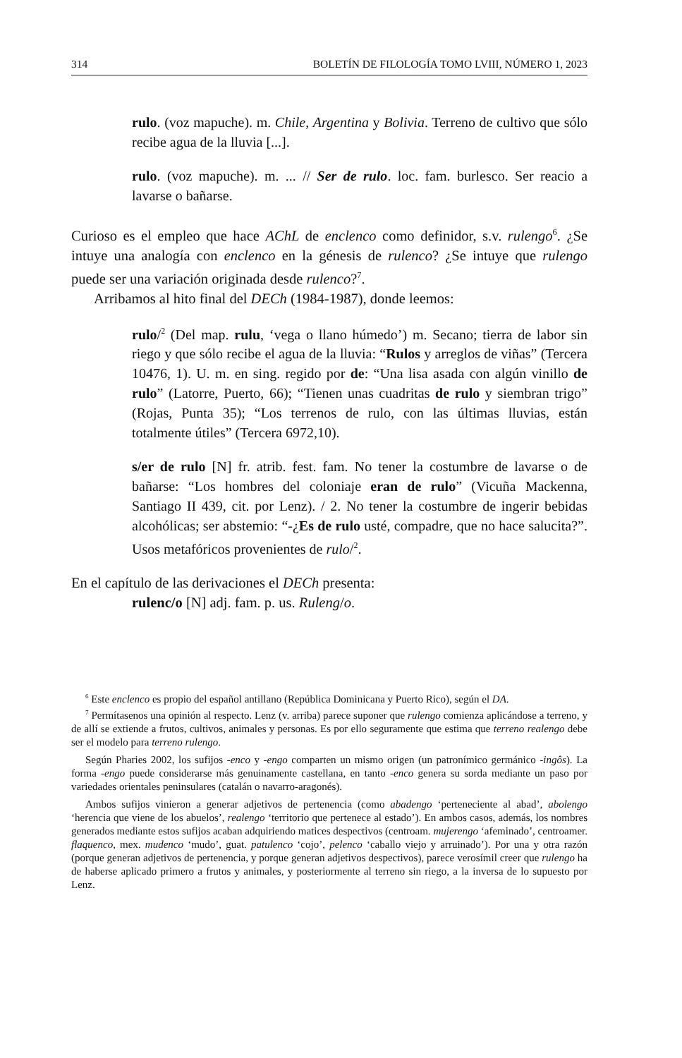314 BOLETÍN DE FILOLOGÍA TOMO LVIII, NÚMERO 1, 2023
rulo. (voz mapuche). m. Chile, Argentina y Bolivia. Terreno de cultivo que sólo recibe agua de la lluvia [...].
rulo. (voz mapuche). m. ... // Ser de rulo. loc. fam. burlesco. Ser reacio a lavarse o bañarse.
Curioso es el empleo que hace AChL de enclenco como definidor, s.v. rulengo<sup>6</sup>. ¿Se intuye una analogía con enclenco en la génesis de rulenco? ¿Se intuye que rulengo puede ser una variación originada desde rulenco?<sup>7</sup>.
Arribamos al hito final del DECh (1984-1987), donde leemos:
rulo/<sup>2</sup> (Del map. rulu, ‘vega o llano húmedo’) m. Secano; tierra de labor sin riego y que sólo recibe el agua de la lluvia: “Rulos y arreglos de viñas” (Tercera 10476, 1). U. m. en sing. regido por de: “Una lisa asada con algún vinillo de rulo” (Latorre, Puerto, 66); “Tienen unas cuadritas de rulo y siembran trigo” (Rojas, Punta 35); “Los terrenos de rulo, con las últimas lluvias, están totalmente útiles” (Tercera 6972,10).
s/er de rulo [N] fr. atrib. fest. fam. No tener la costumbre de lavarse o de bañarse: “Los hombres del coloniaje eran de rulo” (Vicuña Mackenna, Santiago II 439, cit. por Lenz). / 2. No tener la costumbre de ingerir bebidas alcohólicas; ser abstemio: “-¿Es de rulo usté, compadre, que no hace salucita?”. Usos metafóricos provenientes de rulo/<sup>2</sup>.
En el capítulo de las derivaciones el DECh presenta:
rulenc/o [N] adj. fam. p. us. Ruleng/o.
<sup>6</sup> Este enclenco es propio del español antillano (República Dominicana y Puerto Rico), según el DA.
<sup>7</sup> Permítasenos una opinión al respecto. Lenz (v. arriba) parece suponer que rulengo comienza aplicándose a terreno, y de allí se extiende a frutos, cultivos, animales y personas. Es por ello seguramente que estima que terreno realengo debe ser el modelo para terreno rulengo.
Según Pharies 2002, los sufijos -enco y -engo comparten un mismo origen (un patronímico germánico -ingôs). La forma -engo puede considerarse más genuinamente castellana, en tanto -enco genera su sorda mediante un paso por variedades orientales peninsulares (catalán o navarro-aragonés).
Ambos sufijos vinieron a generar adjetivos de pertenencia (como abadengo ‘perteneciente al abad’, abolengo ‘herencia que viene de los abuelos’, realengo ‘territorio que pertenece al estado’). En ambos casos, además, los nombres generados mediante estos sufijos acaban adquiriendo matices despectivos (centroam. mujerengo ‘afeminado’, centroamer. flaquenco, mex. mudenco ‘mudo’, guat. patulenco ‘cojo’, pelenco ‘caballo viejo y arruinado’). Por una y otra razón (porque generan adjetivos de pertenencia, y porque generan adjetivos despectivos), parece verosímil creer que rulengo ha de haberse aplicado primero a frutos y animales, y posteriormente al terreno sin riego, a la inversa de lo supuesto por Lenz.